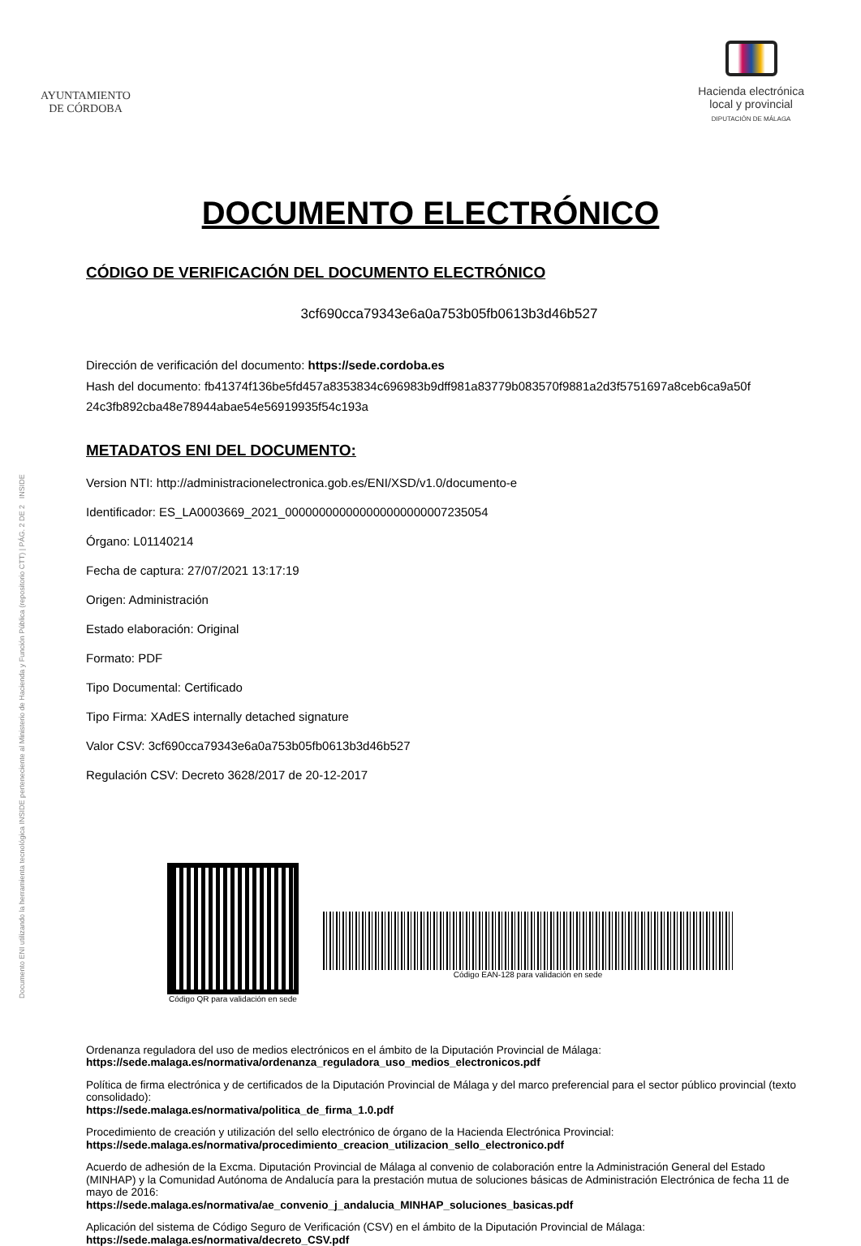Documento ENI utilizando la herramienta tecnológica INSIDE perteneciente al Ministerio de Hacienda y Función Pública (repositorio CTT) | PÁG. 2 DE 2 INSIDE
AYUNTAMIENTO
DE CÓRDOBA
Hacienda electrónica
local y provincial
DIPUTACIÓN DE MÁLAGA
DOCUMENTO ELECTRÓNICO
CÓDIGO DE VERIFICACIÓN DEL DOCUMENTO ELECTRÓNICO
3cf690cca79343e6a0a753b05fb0613b3d46b527
Dirección de verificación del documento: https://sede.cordoba.es
Hash del documento: fb41374f136be5fd457a8353834c696983b9dff981a83779b083570f9881a2d3f5751697a8ceb6ca9a50f 24c3fb892cba48e78944abae54e56919935f54c193a
METADATOS ENI DEL DOCUMENTO:
Version NTI: http://administracionelectronica.gob.es/ENI/XSD/v1.0/documento-e
Identificador: ES_LA0003669_2021_000000000000000000000007235054
Órgano: L01140214
Fecha de captura: 27/07/2021 13:17:19
Origen: Administración
Estado elaboración: Original
Formato: PDF
Tipo Documental: Certificado
Tipo Firma: XAdES internally detached signature
Valor CSV: 3cf690cca79343e6a0a753b05fb0613b3d46b527
Regulación CSV: Decreto 3628/2017 de 20-12-2017
Código QR para validación en sede
Código EAN-128 para validación en sede
Ordenanza reguladora del uso de medios electrónicos en el ámbito de la Diputación Provincial de Málaga:
https://sede.malaga.es/normativa/ordenanza_reguladora_uso_medios_electronicos.pdf
Política de firma electrónica y de certificados de la Diputación Provincial de Málaga y del marco preferencial para el sector público provincial (texto consolidado):
https://sede.malaga.es/normativa/politica_de_firma_1.0.pdf
Procedimiento de creación y utilización del sello electrónico de órgano de la Hacienda Electrónica Provincial:
https://sede.malaga.es/normativa/procedimiento_creacion_utilizacion_sello_electronico.pdf
Acuerdo de adhesión de la Excma. Diputación Provincial de Málaga al convenio de colaboración entre la Administración General del Estado (MINHAP) y la Comunidad Autónoma de Andalucía para la prestación mutua de soluciones básicas de Administración Electrónica de fecha 11 de mayo de 2016:
https://sede.malaga.es/normativa/ae_convenio_j_andalucia_MINHAP_soluciones_basicas.pdf
Aplicación del sistema de Código Seguro de Verificación (CSV) en el ámbito de la Diputación Provincial de Málaga:
https://sede.malaga.es/normativa/decreto_CSV.pdf